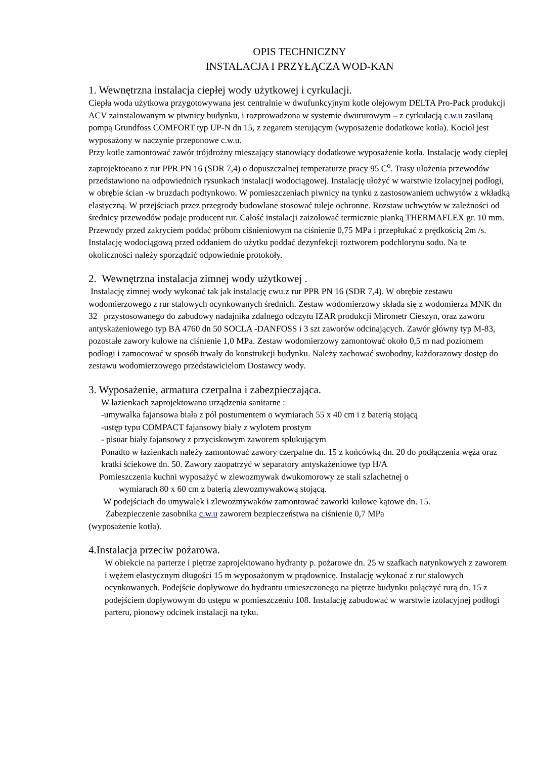OPIS TECHNICZNY
INSTALACJA I PRZYŁĄCZA WOD-KAN
1. Wewnętrzna instalacja ciepłej wody użytkowej i cyrkulacji.
Ciepła woda użytkowa przygotowywana jest centralnie w dwufunkcyjnym kotle olejowym DELTA Pro-Pack produkcji ACV zainstalowanym w piwnicy budynku, i rozprowadzona w systemie dwururowym – z cyrkulacją c.w.u zasilaną pompą Grundfoss COMFORT typ UP-N dn 15, z zegarem sterującym (wyposażenie dodatkowe kotła). Kocioł jest wyposażony w naczynie przeponowe c.w.u.
Przy kotle zamontować zawór trójdrożny mieszający stanowiący dodatkowe wyposażenie kotła. Instalację wody ciepłej zaprojektoeano z rur PPR PN 16 (SDR 7,4) o dopuszczalnej temperaturze pracy 95 C<sup>o</sup>. Trasy ułożenia przewodów przedstawiono na odpowiednich rysunkach instalacji wodociągowej. Instalację ułożyć w warstwie izolacyjnej podłogi, w obrębie ścian -w bruzdach podtynkowo. W pomieszczeniach piwnicy na tynku z zastosowaniem uchwytów z wkładką elastyczną. W przejściach przez przegrody budowlane stosować tuleje ochronne. Rozstaw uchwytów w zależności od średnicy przewodów podaje producent rur. Całość instalacji zaizolować termicznie pianką THERMAFLEX gr. 10 mm.
Przewody przed zakryciem poddać próbom ciśnieniowym na ciśnienie 0,75 MPa i przepłukać z prędkością 2m /s. Instalację wodociągową przed oddaniem do użytku poddać dezynfekcji roztworem podchlorynu sodu. Na te okoliczności należy sporządzić odpowiednie protokoły.
2. Wewnętrzna instalacja zimnej wody użytkowej .
Instalację zimnej wody wykonać tak jak instalację cwu.z rur PPR PN 16 (SDR 7,4). W obrębie zestawu wodomierzowego z rur stalowych ocynkowanych średnich. Zestaw wodomierzowy składa się z wodomierza MNK dn 32 przystosowanego do zabudowy nadajnika zdalnego odczytu IZAR produkcji Mirometr Cieszyn, oraz zaworu antyskażeniowego typ BA 4760 dn 50 SOCLA -DANFOSS i 3 szt zaworów odcinających. Zawór główny typ M-83, pozostałe zawory kulowe na ciśnienie 1,0 MPa. Zestaw wodomierzowy zamontować około 0,5 m nad poziomem podłogi i zamocować w sposób trwały do konstrukcji budynku. Należy zachować swobodny, każdorazowy dostęp do zestawu wodomierzowego przedstawicielom Dostawcy wody.
3. Wyposażenie, armatura czerpalna i zabezpieczająca.
W łazienkach zaprojektowano urządzenia sanitarne :
-umywalka fajansowa biała z pół postumentem o wymiarach 55 x 40 cm i z baterią stojącą
-ustęp typu COMPACT fajansowy biały z wylotem prostym
- pisuar biały fajansowy z przyciskowym zaworem spłukującym
Ponadto w łazienkach należy zamontować zawory czerpalne dn. 15 z końcówką dn. 20 do podłączenia węża oraz kratki ściekowe dn. 50. Zawory zaopatrzyć w separatory antyskażeniowe typ H/A
Pomieszczenia kuchni wyposażyć w zlewozmywak dwukomorowy ze stali szlachetnej o
wymiarach 80 x 60 cm z baterią zlewozmywakową stojącą.
W podejściach do umywalek i zlewozmywaków zamontować zaworki kulowe kątowe dn. 15.
Zabezpieczenie zasobnika c.w.u zaworem bezpieczeństwa na ciśnienie 0,7 MPa
(wyposażenie kotła).
4.Instalacja przeciw pożarowa.
W obiekcie na parterze i piętrze zaprojektowano hydranty p. pożarowe dn. 25 w szafkach natynkowych z zaworem i wężem elastycznym długości 15 m wyposażonym w prądownicę. Instalację wykonać z rur stalowych ocynkowanych. Podejście dopływowe do hydrantu umieszczonego na piętrze budynku połączyć rurą dn. 15 z podejściem dopływowym do ustępu w pomieszczeniu 108. Instalację zabudować w warstwie izolacyjnej podłogi parteru, pionowy odcinek instalacji na tyku.